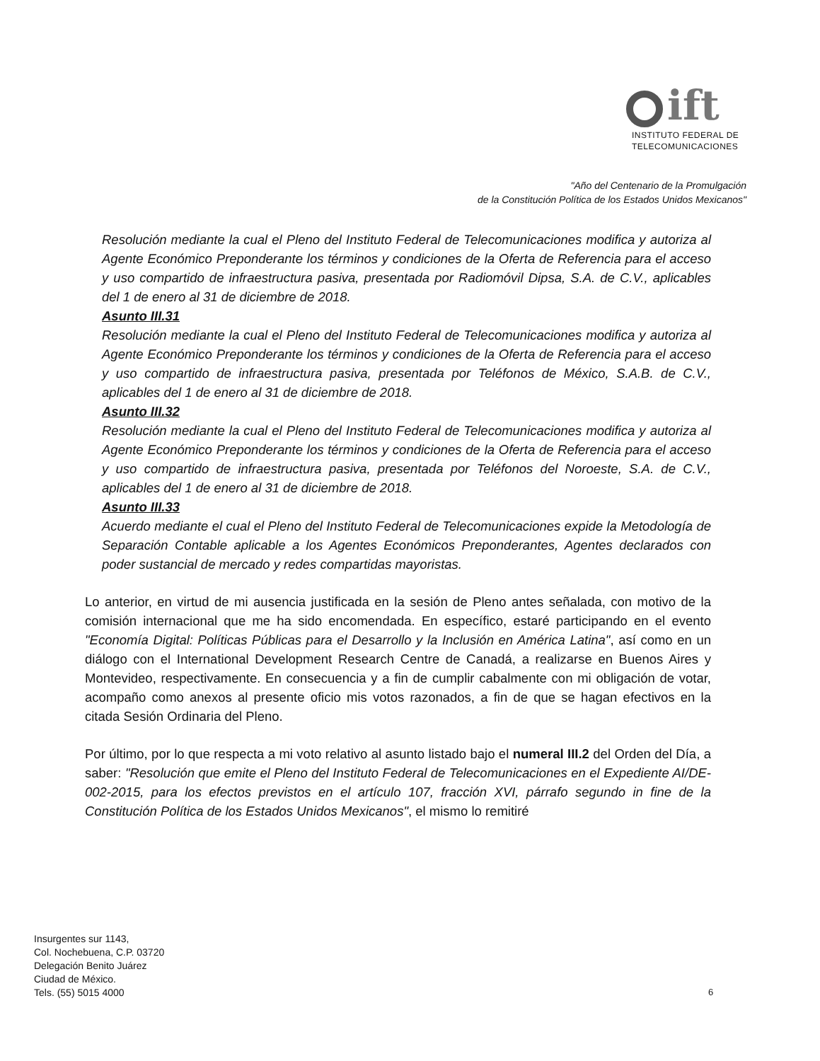ift
INSTITUTO FEDERAL DE
TELECOMUNICACIONES
"Año del Centenario de la Promulgación
de la Constitución Política de los Estados Unidos Mexicanos"
Resolución mediante la cual el Pleno del Instituto Federal de Telecomunicaciones modifica y autoriza al Agente Económico Preponderante los términos y condiciones de la Oferta de Referencia para el acceso y uso compartido de infraestructura pasiva, presentada por Radiomóvil Dipsa, S.A. de C.V., aplicables del 1 de enero al 31 de diciembre de 2018.
Asunto III.31
Resolución mediante la cual el Pleno del Instituto Federal de Telecomunicaciones modifica y autoriza al Agente Económico Preponderante los términos y condiciones de la Oferta de Referencia para el acceso y uso compartido de infraestructura pasiva, presentada por Teléfonos de México, S.A.B. de C.V., aplicables del 1 de enero al 31 de diciembre de 2018.
Asunto III.32
Resolución mediante la cual el Pleno del Instituto Federal de Telecomunicaciones modifica y autoriza al Agente Económico Preponderante los términos y condiciones de la Oferta de Referencia para el acceso y uso compartido de infraestructura pasiva, presentada por Teléfonos del Noroeste, S.A. de C.V., aplicables del 1 de enero al 31 de diciembre de 2018.
Asunto III.33
Acuerdo mediante el cual el Pleno del Instituto Federal de Telecomunicaciones expide la Metodología de Separación Contable aplicable a los Agentes Económicos Preponderantes, Agentes declarados con poder sustancial de mercado y redes compartidas mayoristas.
Lo anterior, en virtud de mi ausencia justificada en la sesión de Pleno antes señalada, con motivo de la comisión internacional que me ha sido encomendada. En específico, estaré participando en el evento "Economía Digital: Políticas Públicas para el Desarrollo y la Inclusión en América Latina", así como en un diálogo con el International Development Research Centre de Canadá, a realizarse en Buenos Aires y Montevideo, respectivamente. En consecuencia y a fin de cumplir cabalmente con mi obligación de votar, acompaño como anexos al presente oficio mis votos razonados, a fin de que se hagan efectivos en la citada Sesión Ordinaria del Pleno.
Por último, por lo que respecta a mi voto relativo al asunto listado bajo el numeral III.2 del Orden del Día, a saber: "Resolución que emite el Pleno del Instituto Federal de Telecomunicaciones en el Expediente AI/DE-002-2015, para los efectos previstos en el artículo 107, fracción XVI, párrafo segundo in fine de la Constitución Política de los Estados Unidos Mexicanos", el mismo lo remitiré
Insurgentes sur 1143,
Col. Nochebuena, C.P. 03720
Delegación Benito Juárez
Ciudad de México.
Tels. (55) 5015 4000
6